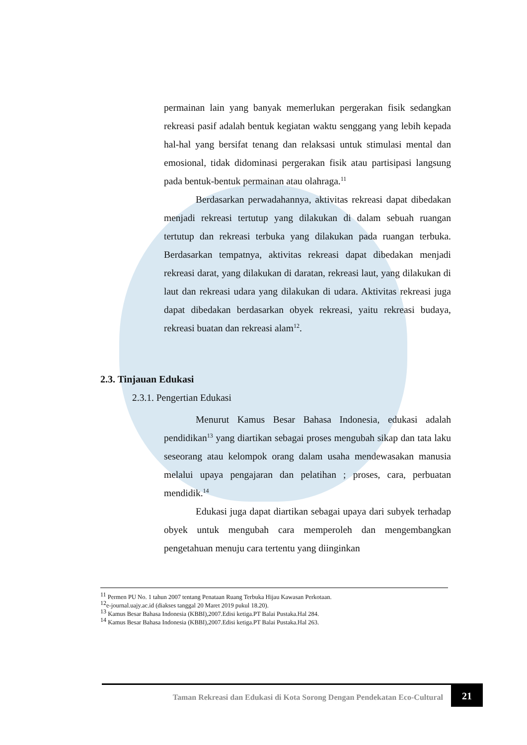permainan lain yang banyak memerlukan pergerakan fisik sedangkan rekreasi pasif adalah bentuk kegiatan waktu senggang yang lebih kepada hal-hal yang bersifat tenang dan relaksasi untuk stimulasi mental dan emosional, tidak didominasi pergerakan fisik atau partisipasi langsung pada bentuk-bentuk permainan atau olahraga.<sup>11</sup>
Berdasarkan perwadahannya, aktivitas rekreasi dapat dibedakan menjadi rekreasi tertutup yang dilakukan di dalam sebuah ruangan tertutup dan rekreasi terbuka yang dilakukan pada ruangan terbuka. Berdasarkan tempatnya, aktivitas rekreasi dapat dibedakan menjadi rekreasi darat, yang dilakukan di daratan, rekreasi laut, yang dilakukan di laut dan rekreasi udara yang dilakukan di udara. Aktivitas rekreasi juga dapat dibedakan berdasarkan obyek rekreasi, yaitu rekreasi budaya, rekreasi buatan dan rekreasi alam<sup>12</sup>.
2.3. Tinjauan Edukasi
2.3.1. Pengertian Edukasi
Menurut Kamus Besar Bahasa Indonesia, edukasi adalah pendidikan<sup>13</sup> yang diartikan sebagai proses mengubah sikap dan tata laku seseorang atau kelompok orang dalam usaha mendewasakan manusia melalui upaya pengajaran dan pelatihan ; proses, cara, perbuatan mendidik.<sup>14</sup>
Edukasi juga dapat diartikan sebagai upaya dari subyek terhadap obyek untuk mengubah cara memperoleh dan mengembangkan pengetahuan menuju cara tertentu yang diinginkan
<sup>11</sup> Permen PU No. 1 tahun 2007 tentang Penataan Ruang Terbuka Hijau Kawasan Perkotaan.
<sup>12</sup> e-journal.uajy.ac.id (diakses tanggal 20 Maret 2019 pukul 18.20).
<sup>13</sup> Kamus Besar Bahasa Indonesia (KBBI),2007.Edisi ketiga.PT Balai Pustaka.Hal 284.
<sup>14</sup> Kamus Besar Bahasa Indonesia (KBBI),2007.Edisi ketiga.PT Balai Pustaka.Hal 263.
Taman Rekreasi dan Edukasi di Kota Sorong Dengan Pendekatan Eco-Cultural 21